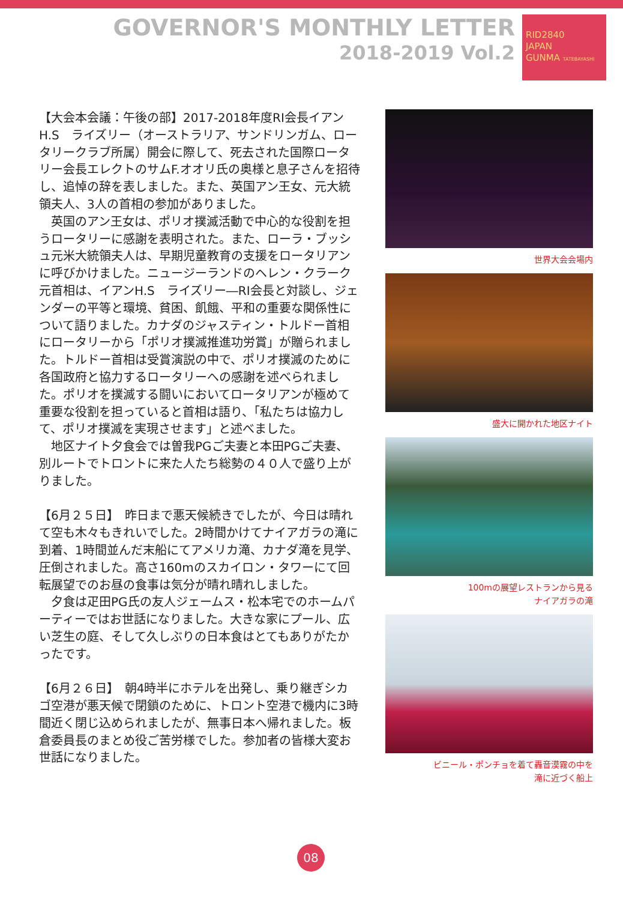GOVERNOR'S MONTHLY LETTER
2018-2019 Vol.2
RID2840
JAPAN
GUNMA TATEBAYASHI
【大会本会議：午後の部】2017-2018年度RI会長イアンH.S　ライズリー（オーストラリア、サンドリンガム、ロータリークラブ所属）開会に際して、死去された国際ロータリー会長エレクトのサムF.オオリ氏の奥様と息子さんを招待し、追悼の辞を表しました。また、英国アン王女、元大統領夫人、3人の首相の参加がありました。
　英国のアン王女は、ポリオ撲滅活動で中心的な役割を担うロータリーに感謝を表明された。また、ローラ・ブッシュ元米大統領夫人は、早期児童教育の支援をロータリアンに呼びかけました。ニュージーランドのヘレン・クラーク元首相は、イアンH.S　ライズリー―RI会長と対談し、ジェンダーの平等と環境、貧困、飢餓、平和の重要な関係性について語りました。カナダのジャスティン・トルドー首相にロータリーから「ポリオ撲滅推進功労賞」が贈られました。トルドー首相は受賞演説の中で、ポリオ撲滅のために各国政府と協力するロータリーへの感謝を述べられました。ポリオを撲滅する闘いにおいてロータリアンが極めて重要な役割を担っていると首相は語り、「私たちは協力して、ポリオ撲滅を実現させます」と述べました。
　地区ナイト夕食会では曽我PGご夫妻と本田PGご夫妻、別ルートでトロントに来た人たち総勢の４０人で盛り上がりました。
【6月２５日】　昨日まで悪天候続きでしたが、今日は晴れて空も木々もきれいでした。2時間かけてナイアガラの滝に到着、1時間並んだ末船にてアメリカ滝、カナダ滝を見学、圧倒されました。高さ160mのスカイロン・タワーにて回転展望でのお昼の食事は気分が晴れ晴れしました。
　夕食は疋田PG氏の友人ジェームス・松本宅でのホームパーティーではお世話になりました。大きな家にプール、広い芝生の庭、そして久しぶりの日本食はとてもありがたかったです。
【6月２６日】　朝4時半にホテルを出発し、乗り継ぎシカゴ空港が悪天候で閉鎖のために、トロント空港で機内に3時間近く閉じ込められましたが、無事日本へ帰れました。板倉委員長のまとめ役ご苦労様でした。参加者の皆様大変お世話になりました。
世界大会会場内
盛大に開かれた地区ナイト
100mの展望レストランから見る
ナイアガラの滝
ビニール・ポンチョを着て轟音漠霧の中を
滝に近づく船上
08